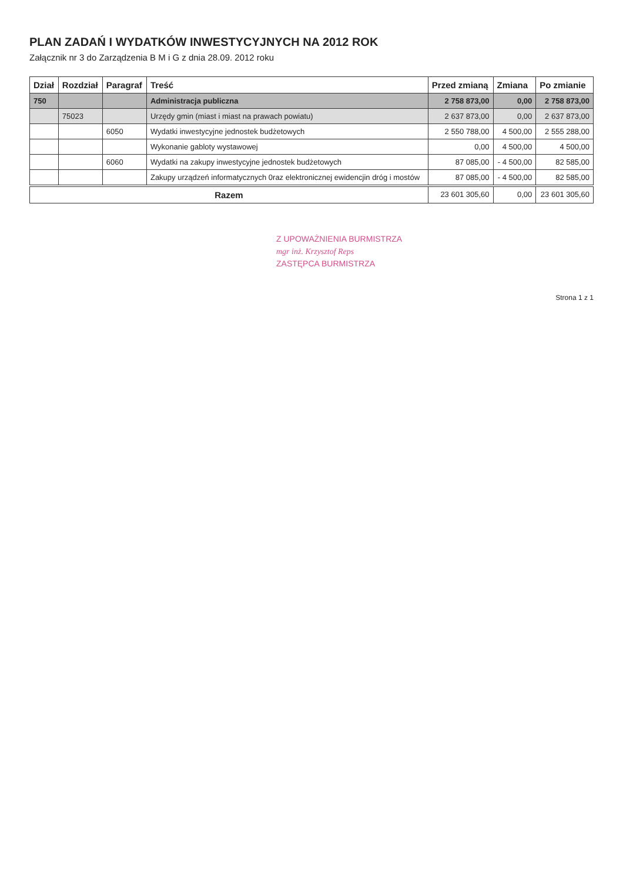PLAN ZADAŃ I WYDATKÓW INWESTYCYJNYCH NA 2012 ROK
Załącznik nr 3 do Zarządzenia B M i G z dnia 28.09. 2012 roku
| Dział | Rozdział | Paragraf | Treść | Przed zmianą | Zmiana | Po zmianie |
| --- | --- | --- | --- | --- | --- | --- |
| 750 | | | Administracja publiczna | 2 758 873,00 | 0,00 | 2 758 873,00 |
| | 75023 | | Urzędy gmin (miast i miast na prawach powiatu) | 2 637 873,00 | 0,00 | 2 637 873,00 |
| | | 6050 | Wydatki inwestycyjne jednostek budżetowych | 2 550 788,00 | 4 500,00 | 2 555 288,00 |
| | | | Wykonanie gabloty wystawowej | 0,00 | 4 500,00 | 4 500,00 |
| | | 6060 | Wydatki na zakupy inwestycyjne jednostek budżetowych | 87 085,00 | - 4 500,00 | 82 585,00 |
| | | | Zakupy urządzeń informatycznych 0raz elektronicznej ewidencjin dróg i mostów | 87 085,00 | - 4 500,00 | 82 585,00 |
| Razem | | | | 23 601 305,60 | 0,00 | 23 601 305,60 |
Z UPOWAŻNIENIA BURMISTRZA
mgr inż. Krzysztof Reps
ZASTĘPCA BURMISTRZA
Strona 1 z 1